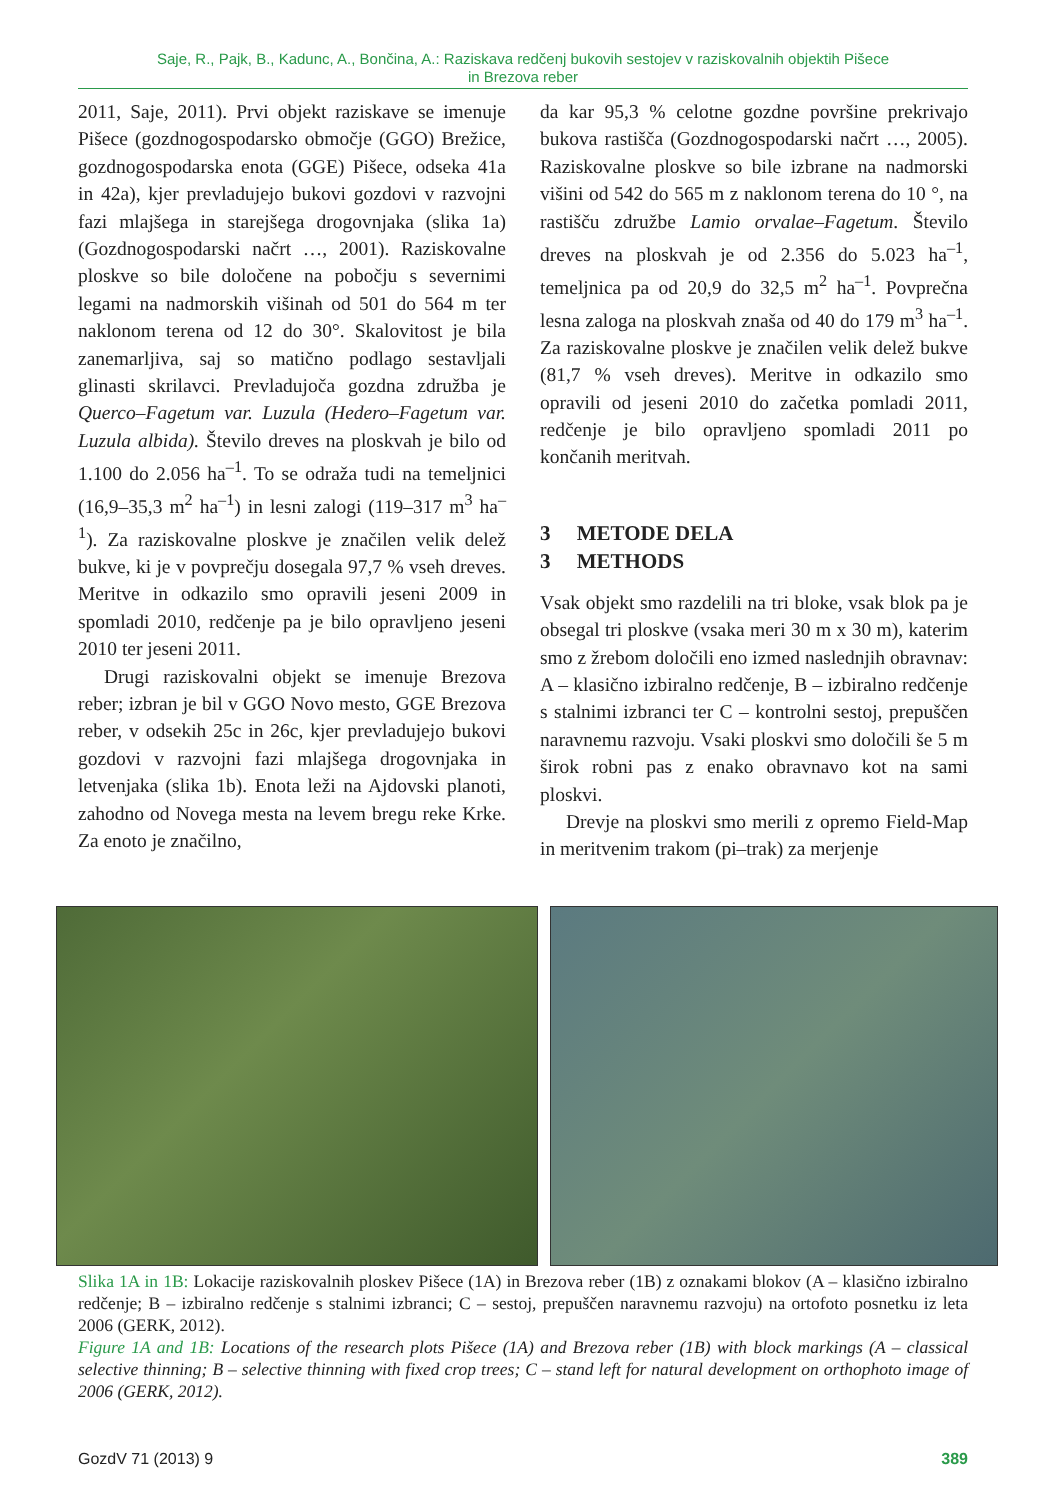Saje, R., Pajk, B., Kadunc, A., Bončina, A.: Raziskava redčenj bukovih sestojev v raziskovalnih objektih Pišece
in Brezova reber
2011, Saje, 2011). Prvi objekt raziskave se imenuje Pišece (gozdnogospodarsko območje (GGO) Brežice, gozdnogospodarska enota (GGE) Pišece, odseka 41a in 42a), kjer prevladujejo bukovi gozdovi v razvojni fazi mlajšega in starejšega drogovnjaka (slika 1a) (Gozdnogospodarski načrt …, 2001). Raziskovalne ploskve so bile določene na pobočju s severnimi legami na nadmorskih višinah od 501 do 564 m ter naklonom terena od 12 do 30°. Skalovitost je bila zanemarljiva, saj so matično podlago sestavljali glinasti skrilavci. Prevladujoča gozdna združba je Querco–Fagetum var. Luzula (Hedero–Fagetum var. Luzula albida). Število dreves na ploskvah je bilo od 1.100 do 2.056 ha<sup>–1</sup>. To se odraža tudi na temeljnici (16,9–35,3 m<sup>2</sup> ha<sup>–1</sup>) in lesni zalogi (119–317 m<sup>3</sup> ha<sup>–1</sup>). Za raziskovalne ploskve je značilen velik delež bukve, ki je v povprečju dosegala 97,7 % vseh dreves. Meritve in odkazilo smo opravili jeseni 2009 in spomladi 2010, redčenje pa je bilo opravljeno jeseni 2010 ter jeseni 2011.
Drugi raziskovalni objekt se imenuje Brezova reber; izbran je bil v GGO Novo mesto, GGE Brezova reber, v odsekih 25c in 26c, kjer prevladujejo bukovi gozdovi v razvojni fazi mlajšega drogovnjaka in letvenjaka (slika 1b). Enota leži na Ajdovski planoti, zahodno od Novega mesta na levem bregu reke Krke. Za enoto je značilno,
da kar 95,3 % celotne gozdne površine prekrivajo bukova rastišča (Gozdnogospodarski načrt …, 2005). Raziskovalne ploskve so bile izbrane na nadmorski višini od 542 do 565 m z naklonom terena do 10 °, na rastišču združbe Lamio orvalae–Fagetum. Število dreves na ploskvah je od 2.356 do 5.023 ha<sup>–1</sup>, temeljnica pa od 20,9 do 32,5 m<sup>2</sup> ha<sup>–1</sup>. Povprečna lesna zaloga na ploskvah znaša od 40 do 179 m<sup>3</sup> ha<sup>–1</sup>. Za raziskovalne ploskve je značilen velik delež bukve (81,7 % vseh dreves). Meritve in odkazilo smo opravili od jeseni 2010 do začetka pomladi 2011, redčenje je bilo opravljeno spomladi 2011 po končanih meritvah.
3 METODE DELA
3 METHODS
Vsak objekt smo razdelili na tri bloke, vsak blok pa je obsegal tri ploskve (vsaka meri 30 m x 30 m), katerim smo z žrebom določili eno izmed naslednjih obravnav: A – klasično izbiralno redčenje, B – izbiralno redčenje s stalnimi izbranci ter C – kontrolni sestoj, prepuščen naravnemu razvoju. Vsaki ploskvi smo določili še 5 m širok robni pas z enako obravnavo kot na sami ploskvi.
Drevje na ploskvi smo merili z opremo Field-Map in meritvenim trakom (pi–trak) za merjenje
Slika 1A in 1B: Lokacije raziskovalnih ploskev Pišece (1A) in Brezova reber (1B) z oznakami blokov (A – klasično izbiralno redčenje; B – izbiralno redčenje s stalnimi izbranci; C – sestoj, prepuščen naravnemu razvoju) na ortofoto posnetku iz leta 2006 (GERK, 2012).
Figure 1A and 1B: Locations of the research plots Pišece (1A) and Brezova reber (1B) with block markings (A – classical selective thinning; B – selective thinning with fixed crop trees; C – stand left for natural development on orthophoto image of 2006 (GERK, 2012).
GozdV 71 (2013) 9 389